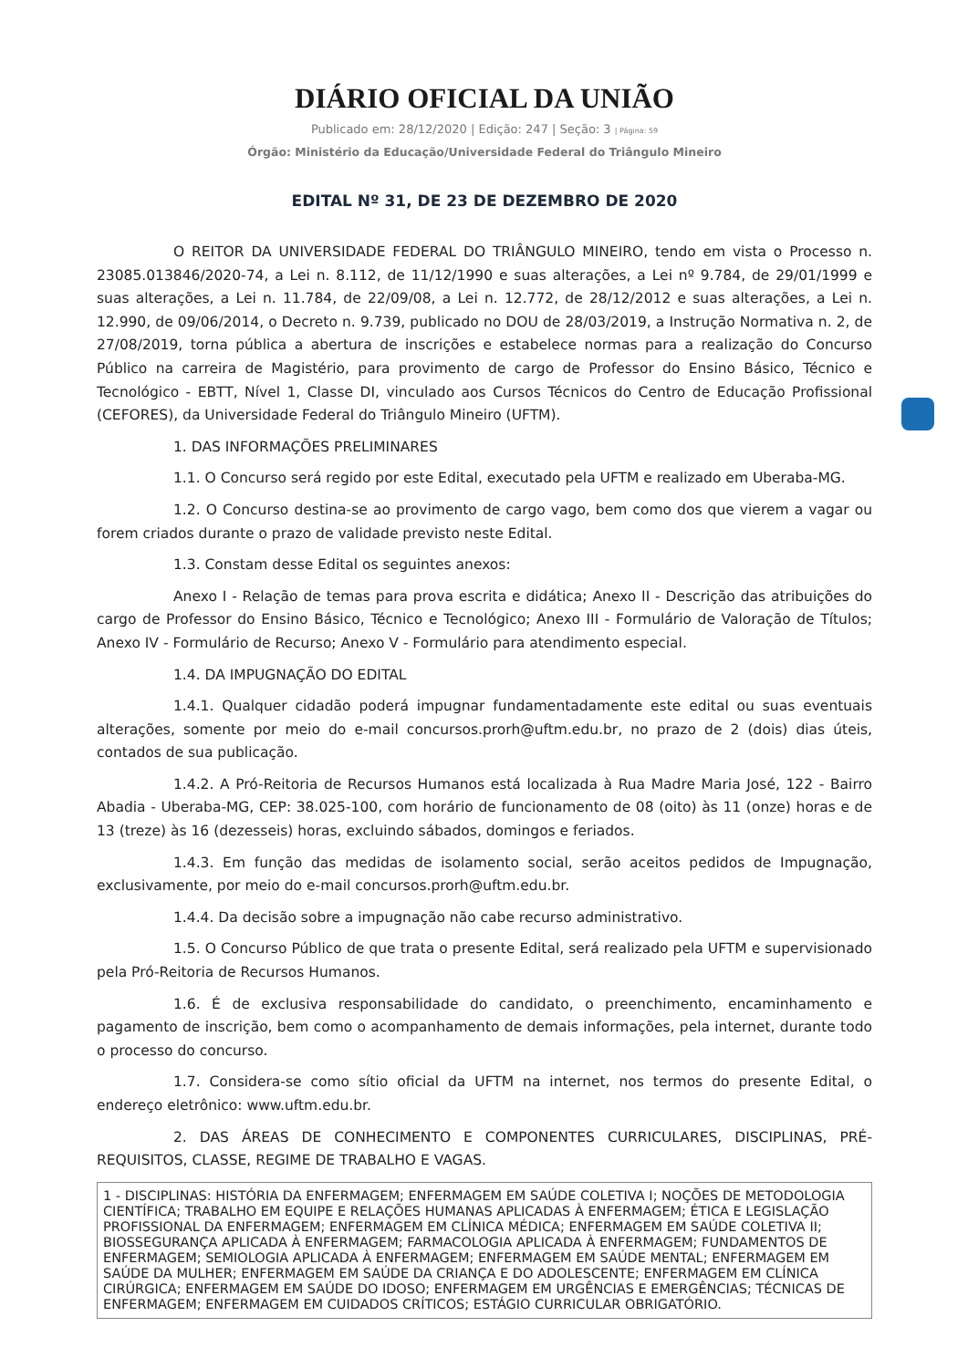DIÁRIO OFICIAL DA UNIÃO
Publicado em: 28/12/2020 | Edição: 247 | Seção: 3 | Página: 59
Órgão: Ministério da Educação/Universidade Federal do Triângulo Mineiro
EDITAL Nº 31, DE 23 DE DEZEMBRO DE 2020
O REITOR DA UNIVERSIDADE FEDERAL DO TRIÂNGULO MINEIRO, tendo em vista o Processo n. 23085.013846/2020-74, a Lei n. 8.112, de 11/12/1990 e suas alterações, a Lei nº 9.784, de 29/01/1999 e suas alterações, a Lei n. 11.784, de 22/09/08, a Lei n. 12.772, de 28/12/2012 e suas alterações, a Lei n. 12.990, de 09/06/2014, o Decreto n. 9.739, publicado no DOU de 28/03/2019, a Instrução Normativa n. 2, de 27/08/2019, torna pública a abertura de inscrições e estabelece normas para a realização do Concurso Público na carreira de Magistério, para provimento de cargo de Professor do Ensino Básico, Técnico e Tecnológico - EBTT, Nível 1, Classe DI, vinculado aos Cursos Técnicos do Centro de Educação Profissional (CEFORES), da Universidade Federal do Triângulo Mineiro (UFTM).
1. DAS INFORMAÇÕES PRELIMINARES
1.1. O Concurso será regido por este Edital, executado pela UFTM e realizado em Uberaba-MG.
1.2. O Concurso destina-se ao provimento de cargo vago, bem como dos que vierem a vagar ou forem criados durante o prazo de validade previsto neste Edital.
1.3. Constam desse Edital os seguintes anexos:
Anexo I - Relação de temas para prova escrita e didática; Anexo II - Descrição das atribuições do cargo de Professor do Ensino Básico, Técnico e Tecnológico; Anexo III - Formulário de Valoração de Títulos; Anexo IV - Formulário de Recurso; Anexo V - Formulário para atendimento especial.
1.4. DA IMPUGNAÇÃO DO EDITAL
1.4.1. Qualquer cidadão poderá impugnar fundamentadamente este edital ou suas eventuais alterações, somente por meio do e-mail concursos.prorh@uftm.edu.br, no prazo de 2 (dois) dias úteis, contados de sua publicação.
1.4.2. A Pró-Reitoria de Recursos Humanos está localizada à Rua Madre Maria José, 122 - Bairro Abadia - Uberaba-MG, CEP: 38.025-100, com horário de funcionamento de 08 (oito) às 11 (onze) horas e de 13 (treze) às 16 (dezesseis) horas, excluindo sábados, domingos e feriados.
1.4.3. Em função das medidas de isolamento social, serão aceitos pedidos de Impugnação, exclusivamente, por meio do e-mail concursos.prorh@uftm.edu.br.
1.4.4. Da decisão sobre a impugnação não cabe recurso administrativo.
1.5. O Concurso Público de que trata o presente Edital, será realizado pela UFTM e supervisionado pela Pró-Reitoria de Recursos Humanos.
1.6. É de exclusiva responsabilidade do candidato, o preenchimento, encaminhamento e pagamento de inscrição, bem como o acompanhamento de demais informações, pela internet, durante todo o processo do concurso.
1.7. Considera-se como sítio oficial da UFTM na internet, nos termos do presente Edital, o endereço eletrônico: www.uftm.edu.br.
2. DAS ÁREAS DE CONHECIMENTO E COMPONENTES CURRICULARES, DISCIPLINAS, PRÉ-REQUISITOS, CLASSE, REGIME DE TRABALHO E VAGAS.
| 1 - DISCIPLINAS: HISTÓRIA DA ENFERMAGEM; ENFERMAGEM EM SAÚDE COLETIVA I; NOÇÕES DE METODOLOGIA CIENTÍFICA; TRABALHO EM EQUIPE E RELAÇÕES HUMANAS APLICADAS À ENFERMAGEM; ÉTICA E LEGISLAÇÃO PROFISSIONAL DA ENFERMAGEM; ENFERMAGEM EM CLÍNICA MÉDICA; ENFERMAGEM EM SAÚDE COLETIVA II; BIOSSEGURANÇA APLICADA À ENFERMAGEM; FARMACOLOGIA APLICADA À ENFERMAGEM; FUNDAMENTOS DE ENFERMAGEM; SEMIOLOGIA APLICADA À ENFERMAGEM; ENFERMAGEM EM SAÚDE MENTAL; ENFERMAGEM EM SAÚDE DA MULHER; ENFERMAGEM EM SAÚDE DA CRIANÇA E DO ADOLESCENTE; ENFERMAGEM EM CLÍNICA CIRÚRGICA; ENFERMAGEM EM SAÚDE DO IDOSO; ENFERMAGEM EM URGÊNCIAS E EMERGÊNCIAS; TÉCNICAS DE ENFERMAGEM; ENFERMAGEM EM CUIDADOS CRÍTICOS; ESTÁGIO CURRICULAR OBRIGATÓRIO. |